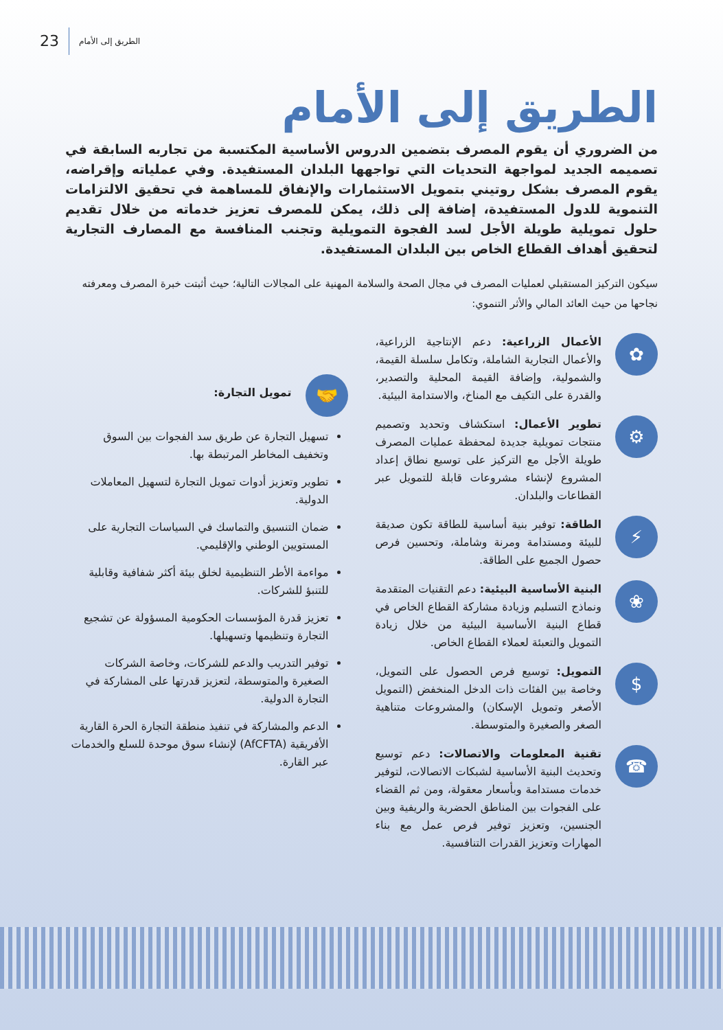23 الطريق إلى الأمام
الطريق إلى الأمام
من الضروري أن يقوم المصرف بتضمين الدروس الأساسية المكتسبة من تجاربه السابقة في تصميمه الجديد لمواجهة التحديات التي تواجهها البلدان المستفيدة. وفي عملياته وإقراضه، يقوم المصرف بشكل روتيني بتمويل الاستثمارات والإنفاق للمساهمة في تحقيق الالتزامات التنموية للدول المستفيدة، إضافة إلى ذلك، يمكن للمصرف تعزيز خدماته من خلال تقديم حلول تمويلية طويلة الأجل لسد الفجوة التمويلية وتجنب المنافسة مع المصارف التجارية لتحقيق أهداف القطاع الخاص بين البلدان المستفيدة.
سيكون التركيز المستقبلي لعمليات المصرف في مجال الصحة والسلامة المهنية على المجالات التالية؛ حيث أثبتت خبرة المصرف ومعرفته نجاحها من حيث العائد المالي والأثر التنموي:
✿
الأعمال الزراعية: دعم الإنتاجية الزراعية، والأعمال التجارية الشاملة، وتكامل سلسلة القيمة، والشمولية، وإضافة القيمة المحلية والتصدير، والقدرة على التكيف مع المناخ، والاستدامة البيئية.
⚙
تطوير الأعمال: استكشاف وتحديد وتصميم منتجات تمويلية جديدة لمحفظة عمليات المصرف طويلة الأجل مع التركيز على توسيع نطاق إعداد المشروع لإنشاء مشروعات قابلة للتمويل عبر القطاعات والبلدان.
⚡
الطاقة: توفير بنية أساسية للطاقة تكون صديقة للبيئة ومستدامة ومرنة وشاملة، وتحسين فرص حصول الجميع على الطاقة.
❀
البنية الأساسية البيئية: دعم التقنيات المتقدمة ونماذج التسليم وزيادة مشاركة القطاع الخاص في قطاع البنية الأساسية البيئية من خلال زيادة التمويل والتعبئة لعملاء القطاع الخاص.
$
التمويل: توسيع فرص الحصول على التمويل، وخاصة بين الفئات ذات الدخل المنخفض (التمويل الأصغر وتمويل الإسكان) والمشروعات متناهية الصغر والصغيرة والمتوسطة.
☎
تقنية المعلومات والاتصالات: دعم توسيع وتحديث البنية الأساسية لشبكات الاتصالات، لتوفير خدمات مستدامة وبأسعار معقولة، ومن ثم القضاء على الفجوات بين المناطق الحضرية والريفية وبين الجنسين، وتعزيز توفير فرص عمل مع بناء المهارات وتعزيز القدرات التنافسية.
🤝
تمويل التجارة:
تسهيل التجارة عن طريق سد الفجوات بين السوق وتخفيف المخاطر المرتبطة بها.
تطوير وتعزيز أدوات تمويل التجارة لتسهيل المعاملات الدولية.
ضمان التنسيق والتماسك في السياسات التجارية على المستويين الوطني والإقليمي.
مواءمة الأطر التنظيمية لخلق بيئة أكثر شفافية وقابلية للتنبؤ للشركات.
تعزيز قدرة المؤسسات الحكومية المسؤولة عن تشجيع التجارة وتنظيمها وتسهيلها.
توفير التدريب والدعم للشركات، وخاصة الشركات الصغيرة والمتوسطة، لتعزيز قدرتها على المشاركة في التجارة الدولية.
الدعم والمشاركة في تنفيذ منطقة التجارة الحرة القارية الأفريقية (AfCFTA) لإنشاء سوق موحدة للسلع والخدمات عبر القارة.